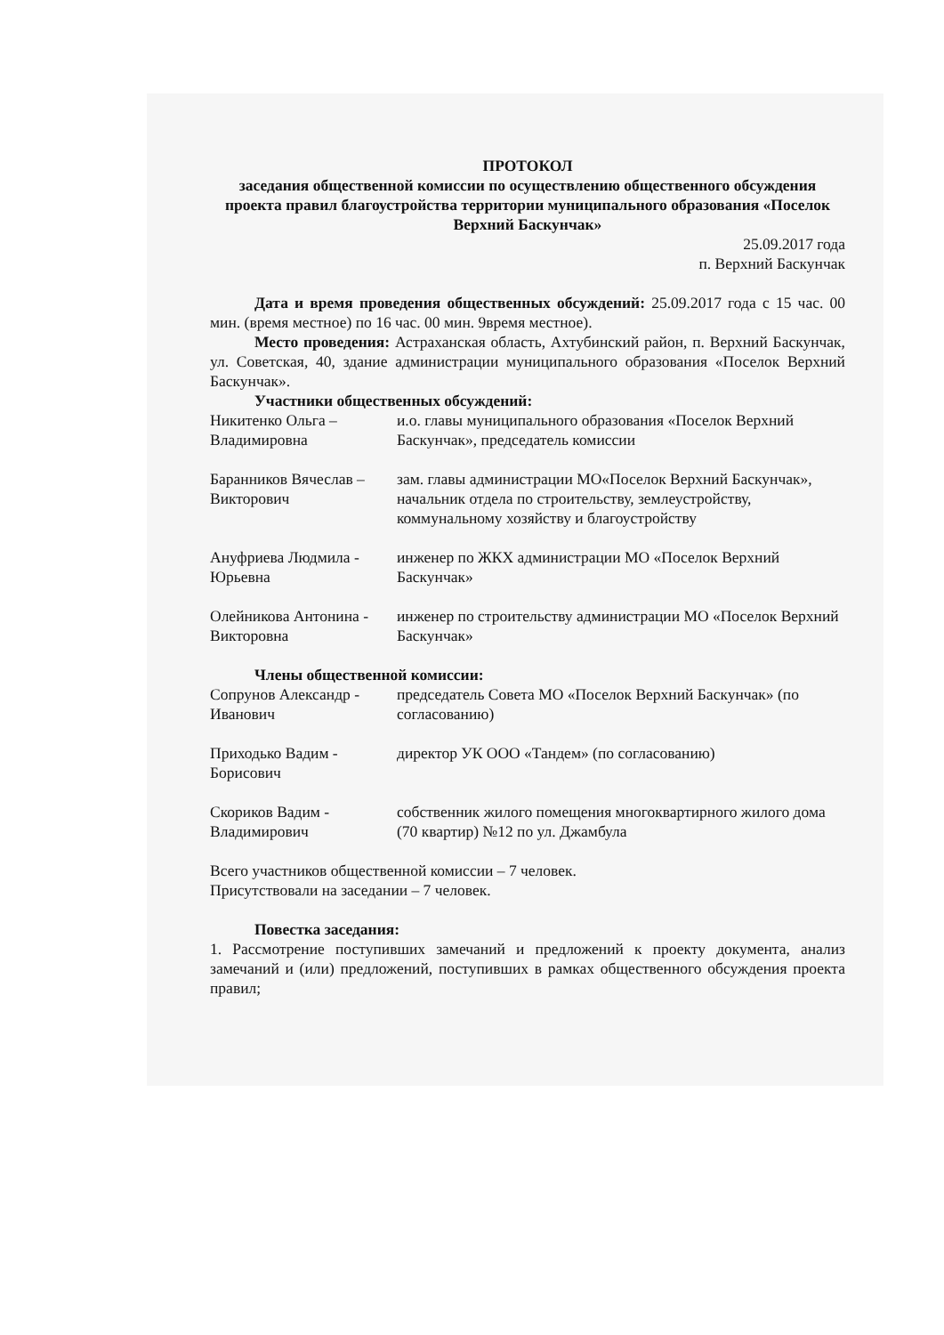ПРОТОКОЛ
заседания общественной комиссии по осуществлению общественного обсуждения проекта правил благоустройства территории муниципального образования «Поселок Верхний Баскунчак»
25.09.2017 года
п. Верхний Баскунчак
Дата и время проведения общественных обсуждений: 25.09.2017 года с 15 час. 00 мин. (время местное) по 16 час. 00 мин. 9время местное).
Место проведения: Астраханская область, Ахтубинский район, п. Верхний Баскунчак, ул. Советская, 40, здание администрации муниципального образования «Поселок Верхний Баскунчак».
Участники общественных обсуждений:
Никитенко Ольга – Владимировна
и.о. главы муниципального образования «Поселок Верхний Баскунчак», председатель комиссии
Баранников Вячеслав – Викторович
зам. главы администрации МО«Поселок Верхний Баскунчак», начальник отдела по строительству, землеустройству, коммунальному хозяйству и благоустройству
Ануфриева Людмила - Юрьевна
инженер по ЖКХ администрации МО «Поселок Верхний Баскунчак»
Олейникова Антонина - Викторовна
инженер по строительству администрации МО «Поселок Верхний Баскунчак»
Члены общественной комиссии:
Сопрунов Александр - Иванович
председатель Совета МО «Поселок Верхний Баскунчак» (по согласованию)
Приходько Вадим - Борисович
директор УК ООО «Тандем» (по согласованию)
Скориков Вадим - Владимирович
собственник жилого помещения многоквартирного жилого дома (70 квартир) №12 по ул. Джамбула
Всего участников общественной комиссии – 7 человек.
Присутствовали на заседании – 7 человек.
Повестка заседания:
1. Рассмотрение поступивших замечаний и предложений к проекту документа, анализ замечаний и (или) предложений, поступивших в рамках общественного обсуждения проекта правил;